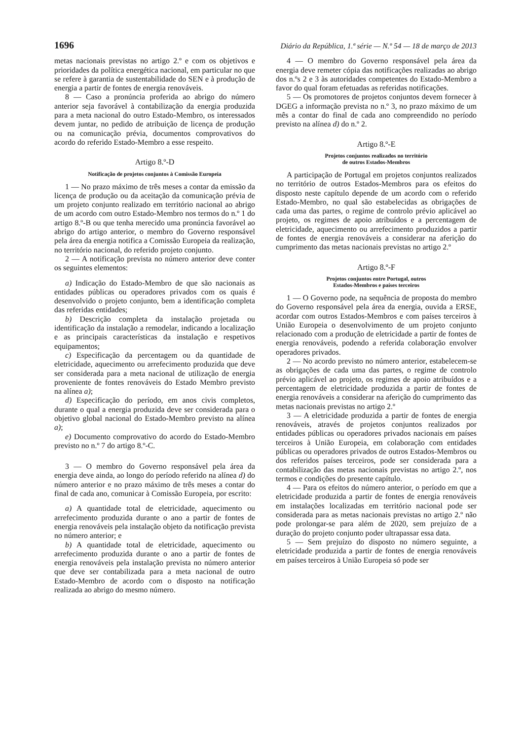1696 Diário da República, 1.ª série — N.º 54 — 18 de março de 2013
metas nacionais previstas no artigo 2.º e com os objetivos e prioridades da política energética nacional, em particular no que se refere à garantia de sustentabilidade do SEN e à produção de energia a partir de fontes de energia renováveis.
8 — Caso a pronúncia proferida ao abrigo do número anterior seja favorável à contabilização da energia produzida para a meta nacional do outro Estado-Membro, os interessados devem juntar, no pedido de atribuição de licença de produção ou na comunicação prévia, documentos comprovativos do acordo do referido Estado-Membro a esse respeito.
Artigo 8.º-D
Notificação de projetos conjuntos à Comissão Europeia
1 — No prazo máximo de três meses a contar da emissão da licença de produção ou da aceitação da comunicação prévia de um projeto conjunto realizado em território nacional ao abrigo de um acordo com outro Estado-Membro nos termos do n.º 1 do artigo 8.º-B ou que tenha merecido uma pronúncia favorável ao abrigo do artigo anterior, o membro do Governo responsável pela área da energia notifica a Comissão Europeia da realização, no território nacional, do referido projeto conjunto.
2 — A notificação prevista no número anterior deve conter os seguintes elementos:
a) Indicação do Estado-Membro de que são nacionais as entidades públicas ou operadores privados com os quais é desenvolvido o projeto conjunto, bem a identificação completa das referidas entidades;
b) Descrição completa da instalação projetada ou identificação da instalação a remodelar, indicando a localização e as principais características da instalação e respetivos equipamentos;
c) Especificação da percentagem ou da quantidade de eletricidade, aquecimento ou arrefecimento produzida que deve ser considerada para a meta nacional de utilização de energia proveniente de fontes renováveis do Estado Membro previsto na alínea a);
d) Especificação do período, em anos civis completos, durante o qual a energia produzida deve ser considerada para o objetivo global nacional do Estado-Membro previsto na alínea a);
e) Documento comprovativo do acordo do Estado-Membro previsto no n.º 7 do artigo 8.º-C.
3 — O membro do Governo responsável pela área da energia deve ainda, ao longo do período referido na alínea d) do número anterior e no prazo máximo de três meses a contar do final de cada ano, comunicar à Comissão Europeia, por escrito:
a) A quantidade total de eletricidade, aquecimento ou arrefecimento produzida durante o ano a partir de fontes de energia renováveis pela instalação objeto da notificação prevista no número anterior; e
b) A quantidade total de eletricidade, aquecimento ou arrefecimento produzida durante o ano a partir de fontes de energia renováveis pela instalação prevista no número anterior que deve ser contabilizada para a meta nacional de outro Estado-Membro de acordo com o disposto na notificação realizada ao abrigo do mesmo número.
4 — O membro do Governo responsável pela área da energia deve remeter cópia das notificações realizadas ao abrigo dos n.ºs 2 e 3 às autoridades competentes do Estado-Membro a favor do qual foram efetuadas as referidas notificações.
5 — Os promotores de projetos conjuntos devem fornecer à DGEG a informação prevista no n.º 3, no prazo máximo de um mês a contar do final de cada ano compreendido no período previsto na alínea d) do n.º 2.
Artigo 8.º-E
Projetos conjuntos realizados no território
de outros Estados-Membros
A participação de Portugal em projetos conjuntos realizados no território de outros Estados-Membros para os efeitos do disposto neste capítulo depende de um acordo com o referido Estado-Membro, no qual são estabelecidas as obrigações de cada uma das partes, o regime de controlo prévio aplicável ao projeto, os regimes de apoio atribuídos e a percentagem de eletricidade, aquecimento ou arrefecimento produzidos a partir de fontes de energia renováveis a considerar na aferição do cumprimento das metas nacionais previstas no artigo 2.º
Artigo 8.º-F
Projetos conjuntos entre Portugal, outros
Estados-Membros e países terceiros
1 — O Governo pode, na sequência de proposta do membro do Governo responsável pela área da energia, ouvida a ERSE, acordar com outros Estados-Membros e com países terceiros à União Europeia o desenvolvimento de um projeto conjunto relacionado com a produção de eletricidade a partir de fontes de energia renováveis, podendo a referida colaboração envolver operadores privados.
2 — No acordo previsto no número anterior, estabelecem-se as obrigações de cada uma das partes, o regime de controlo prévio aplicável ao projeto, os regimes de apoio atribuídos e a percentagem de eletricidade produzida a partir de fontes de energia renováveis a considerar na aferição do cumprimento das metas nacionais previstas no artigo 2.º
3 — A eletricidade produzida a partir de fontes de energia renováveis, através de projetos conjuntos realizados por entidades públicas ou operadores privados nacionais em países terceiros à União Europeia, em colaboração com entidades públicas ou operadores privados de outros Estados-Membros ou dos referidos países terceiros, pode ser considerada para a contabilização das metas nacionais previstas no artigo 2.º, nos termos e condições do presente capítulo.
4 — Para os efeitos do número anterior, o período em que a eletricidade produzida a partir de fontes de energia renováveis em instalações localizadas em território nacional pode ser considerada para as metas nacionais previstas no artigo 2.º não pode prolongar-se para além de 2020, sem prejuízo de a duração do projeto conjunto poder ultrapassar essa data.
5 — Sem prejuízo do disposto no número seguinte, a eletricidade produzida a partir de fontes de energia renováveis em países terceiros à União Europeia só pode ser